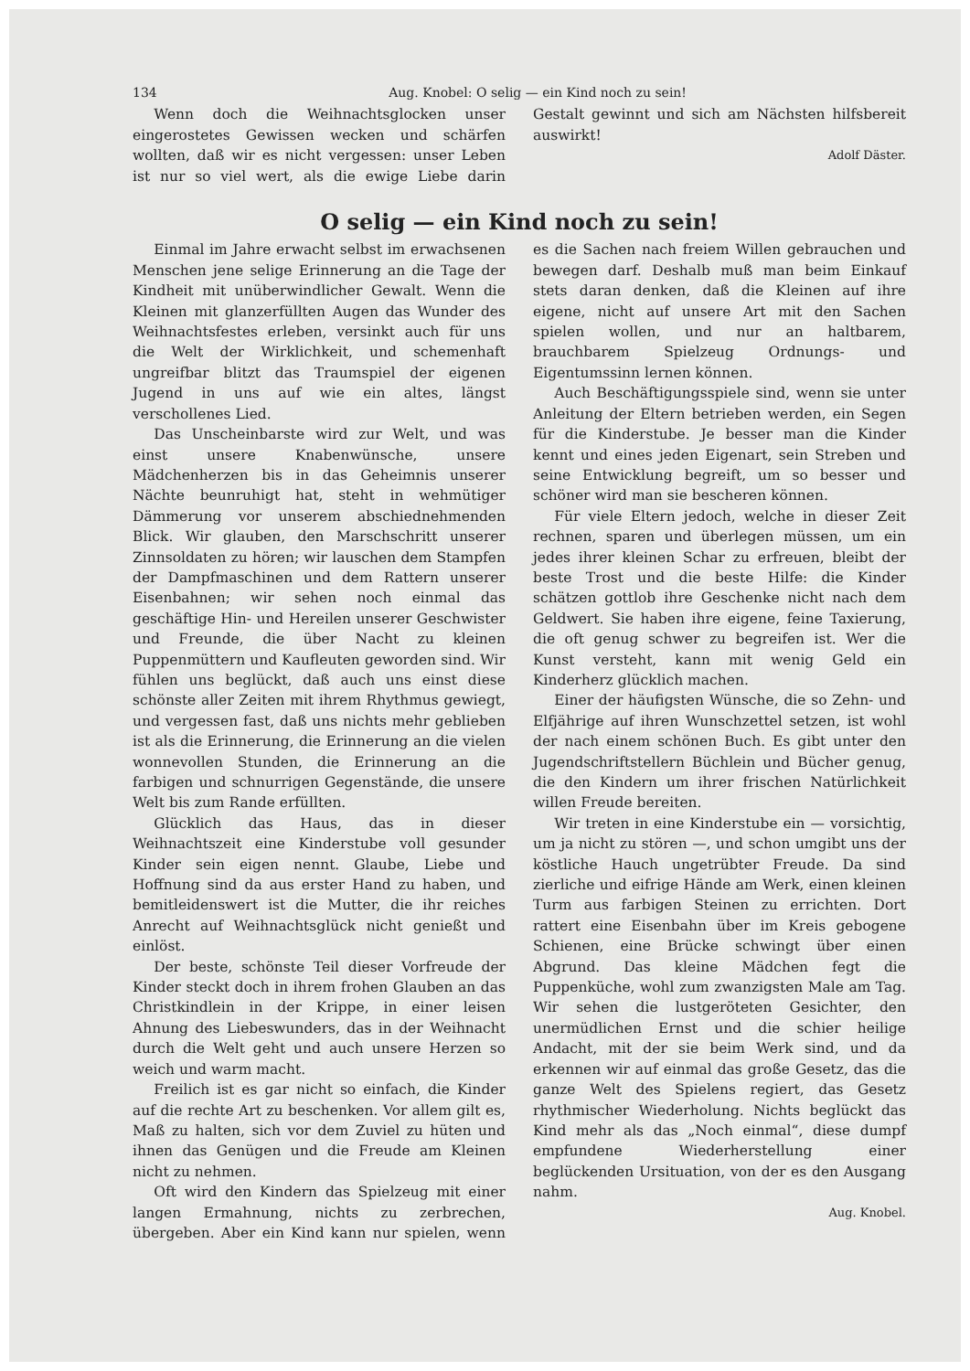134 Aug. Knobel: O selig — ein Kind noch zu sein!
Wenn doch die Weihnachtsglocken unser eingerostetes Gewissen wecken und schärfen wollten, daß wir es nicht vergessen: unser Leben ist nur so viel wert, als die ewige Liebe darin Gestalt gewinnt und sich am Nächsten hilfsbereit auswirkt!
Adolf Däster.
O selig — ein Kind noch zu sein!
Einmal im Jahre erwacht selbst im erwachsenen Menschen jene selige Erinnerung an die Tage der Kindheit mit unüberwindlicher Gewalt. Wenn die Kleinen mit glanzerfüllten Augen das Wunder des Weihnachtsfestes erleben, versinkt auch für uns die Welt der Wirklichkeit, und schemenhaft ungreifbar blitzt das Traumspiel der eigenen Jugend in uns auf wie ein altes, längst verschollenes Lied.
Das Unscheinbarste wird zur Welt, und was einst unsere Knabenwünsche, unsere Mädchenherzen bis in das Geheimnis unserer Nächte beunruhigt hat, steht in wehmütiger Dämmerung vor unserem abschiednehmenden Blick. Wir glauben, den Marschschritt unserer Zinnsoldaten zu hören; wir lauschen dem Stampfen der Dampfmaschinen und dem Rattern unserer Eisenbahnen; wir sehen noch einmal das geschäftige Hin- und Hereilen unserer Geschwister und Freunde, die über Nacht zu kleinen Puppenmüttern und Kaufleuten geworden sind. Wir fühlen uns beglückt, daß auch uns einst diese schönste aller Zeiten mit ihrem Rhythmus gewiegt, und vergessen fast, daß uns nichts mehr geblieben ist als die Erinnerung, die Erinnerung an die vielen wonnevollen Stunden, die Erinnerung an die farbigen und schnurrigen Gegenstände, die unsere Welt bis zum Rande erfüllten.
Glücklich das Haus, das in dieser Weihnachtszeit eine Kinderstube voll gesunder Kinder sein eigen nennt. Glaube, Liebe und Hoffnung sind da aus erster Hand zu haben, und bemitleidenswert ist die Mutter, die ihr reiches Anrecht auf Weihnachtsglück nicht genießt und einlöst.
Der beste, schönste Teil dieser Vorfreude der Kinder steckt doch in ihrem frohen Glauben an das Christkindlein in der Krippe, in einer leisen Ahnung des Liebeswunders, das in der Weihnacht durch die Welt geht und auch unsere Herzen so weich und warm macht.
Freilich ist es gar nicht so einfach, die Kinder auf die rechte Art zu beschenken. Vor allem gilt es, Maß zu halten, sich vor dem Zuviel zu hüten und ihnen das Genügen und die Freude am Kleinen nicht zu nehmen.
Oft wird den Kindern das Spielzeug mit einer langen Ermahnung, nichts zu zerbrechen, übergeben. Aber ein Kind kann nur spielen, wenn es die Sachen nach freiem Willen gebrauchen und bewegen darf. Deshalb muß man beim Einkauf stets daran denken, daß die Kleinen auf ihre eigene, nicht auf unsere Art mit den Sachen spielen wollen, und nur an haltbarem, brauchbarem Spielzeug Ordnungs- und Eigentumssinn lernen können.
Auch Beschäftigungsspiele sind, wenn sie unter Anleitung der Eltern betrieben werden, ein Segen für die Kinderstube. Je besser man die Kinder kennt und eines jeden Eigenart, sein Streben und seine Entwicklung begreift, um so besser und schöner wird man sie bescheren können.
Für viele Eltern jedoch, welche in dieser Zeit rechnen, sparen und überlegen müssen, um ein jedes ihrer kleinen Schar zu erfreuen, bleibt der beste Trost und die beste Hilfe: die Kinder schätzen gottlob ihre Geschenke nicht nach dem Geldwert. Sie haben ihre eigene, feine Taxierung, die oft genug schwer zu begreifen ist. Wer die Kunst versteht, kann mit wenig Geld ein Kinderherz glücklich machen.
Einer der häufigsten Wünsche, die so Zehn- und Elfjährige auf ihren Wunschzettel setzen, ist wohl der nach einem schönen Buch. Es gibt unter den Jugendschriftstellern Büchlein und Bücher genug, die den Kindern um ihrer frischen Natürlichkeit willen Freude bereiten.
Wir treten in eine Kinderstube ein — vorsichtig, um ja nicht zu stören —, und schon umgibt uns der köstliche Hauch ungetrübter Freude. Da sind zierliche und eifrige Hände am Werk, einen kleinen Turm aus farbigen Steinen zu errichten. Dort rattert eine Eisenbahn über im Kreis gebogene Schienen, eine Brücke schwingt über einen Abgrund. Das kleine Mädchen fegt die Puppenküche, wohl zum zwanzigsten Male am Tag. Wir sehen die lustgeröteten Gesichter, den unermüdlichen Ernst und die schier heilige Andacht, mit der sie beim Werk sind, und da erkennen wir auf einmal das große Gesetz, das die ganze Welt des Spielens regiert, das Gesetz rhythmischer Wiederholung. Nichts beglückt das Kind mehr als das „Noch einmal“, diese dumpf empfundene Wiederherstellung einer beglückenden Ursituation, von der es den Ausgang nahm.
Aug. Knobel.